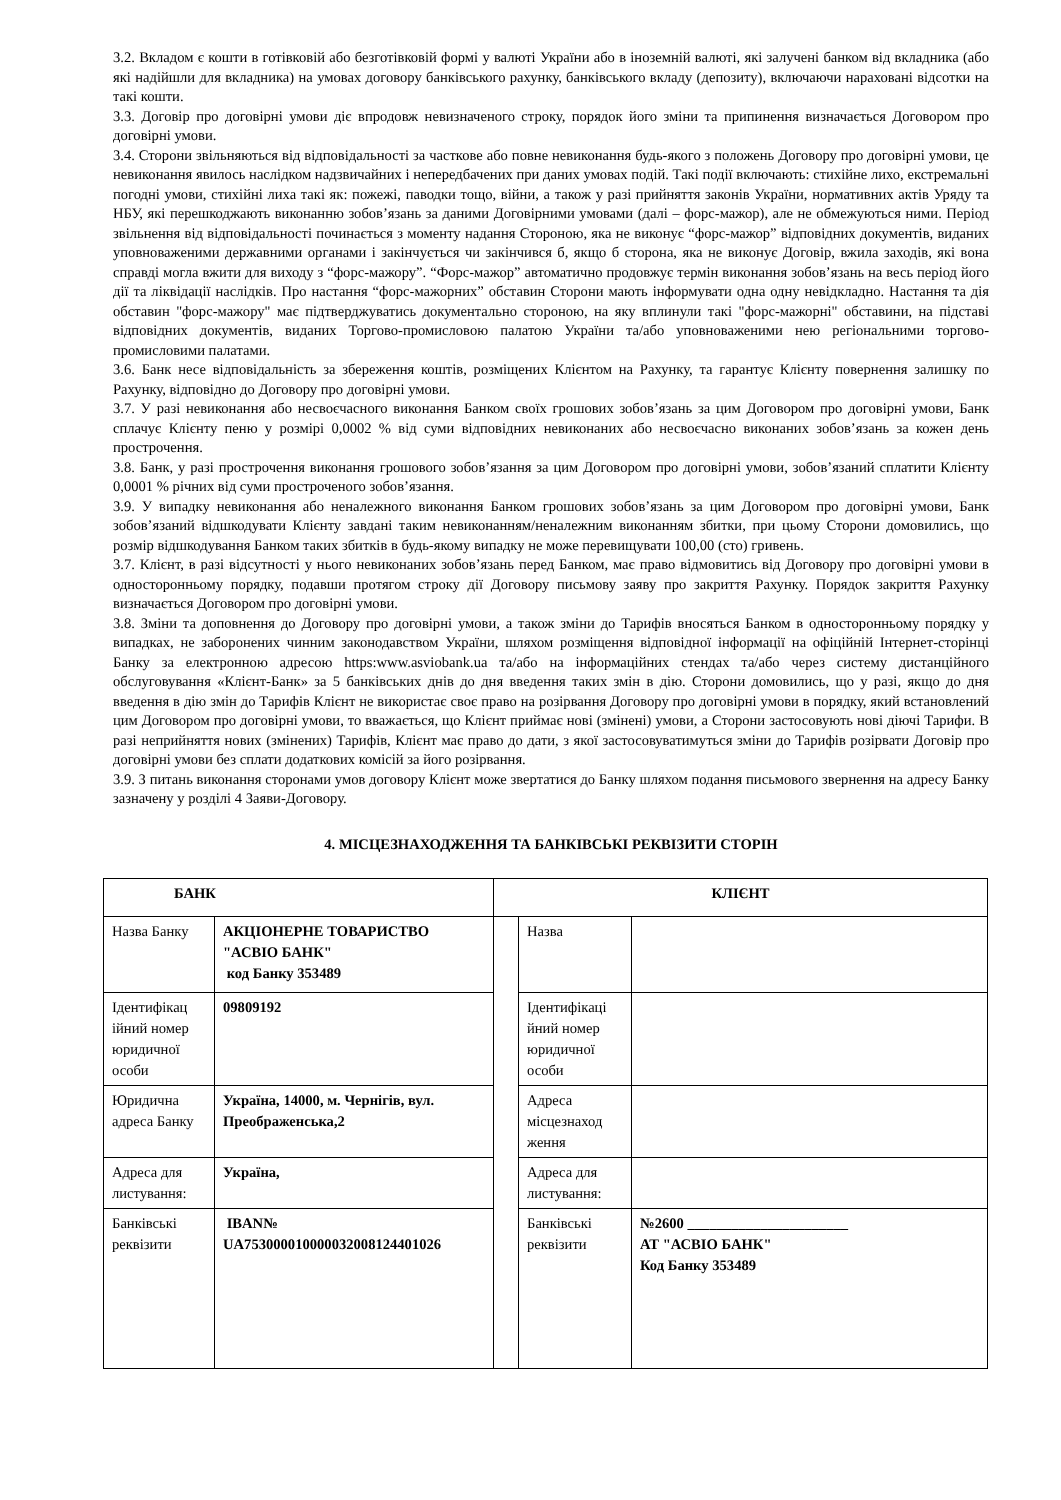3.2. Вкладом є кошти в готівковій або безготівковій формі у валюті України або в іноземній валюті, які залучені банком від вкладника (або які надійшли для вкладника) на умовах договору банківського рахунку, банківського вкладу (депозиту), включаючи нараховані відсотки на такі кошти.
3.3. Договір про договірні умови діє впродовж невизначеного строку, порядок його зміни та припинення визначається Договором про договірні умови.
3.4. Сторони звільняються від відповідальності за часткове або повне невиконання будь-якого з положень Договору про договірні умови, це невиконання явилось наслідком надзвичайних і непередбачених при даних умовах подій. Такі події включають: стихійне лихо, екстремальні погодні умови, стихійні лиха такі як: пожежі, паводки тощо, війни, а також у разі прийняття законів України, нормативних актів Уряду та НБУ, які перешкоджають виконанню зобов’язань за даними Договірними умовами (далі – форс-мажор), але не обмежуються ними. Період звільнення від відповідальності починається з моменту надання Стороною, яка не виконує “форс-мажор” відповідних документів, виданих уповноваженими державними органами і закінчується чи закінчився б, якщо б сторона, яка не виконує Договір, вжила заходів, які вона справді могла вжити для виходу з “форс-мажору”. “Форс-мажор” автоматично продовжує термін виконання зобов’язань на весь період його дії та ліквідації наслідків. Про настання “форс-мажорних” обставин Сторони мають інформувати одна одну невідкладно. Настання та дія обставин "форс-мажору" має підтверджуватись документально стороною, на яку вплинули такі "форс-мажорні" обставини, на підставі відповідних документів, виданих Торгово-промисловою палатою України та/або уповноваженими нею регіональними торгово-промисловими палатами.
3.6. Банк несе відповідальність за збереження коштів, розміщених Клієнтом на Рахунку, та гарантує Клієнту повернення залишку по Рахунку, відповідно до Договору про договірні умови.
3.7. У разі невиконання або несвоєчасного виконання Банком своїх грошових зобов’язань за цим Договором про договірні умови, Банк сплачує Клієнту пеню у розмірі 0,0002 % від суми відповідних невиконаних або несвоєчасно виконаних зобов’язань за кожен день прострочення.
3.8. Банк, у разі прострочення виконання грошового зобов’язання за цим Договором про договірні умови, зобов’язаний сплатити Клієнту 0,0001 % річних від суми простроченого зобов’язання.
3.9. У випадку невиконання або неналежного виконання Банком грошових зобов’язань за цим Договором про договірні умови, Банк зобов’язаний відшкодувати Клієнту завдані таким невиконанням/неналежним виконанням збитки, при цьому Сторони домовились, що розмір відшкодування Банком таких збитків в будь-якому випадку не може перевищувати 100,00 (сто) гривень.
3.7. Клієнт, в разі відсутності у нього невиконаних зобов’язань перед Банком, має право відмовитись від Договору про договірні умови в односторонньому порядку, подавши протягом строку дії Договору письмову заяву про закриття Рахунку. Порядок закриття Рахунку визначається Договором про договірні умови.
3.8. Зміни та доповнення до Договору про договірні умови, а також зміни до Тарифів вносяться Банком в односторонньому порядку у випадках, не заборонених чинним законодавством України, шляхом розміщення відповідної інформації на офіційній Інтернет-сторінці Банку за електронною адресою https:www.asviobank.ua та/або на інформаційних стендах та/або через систему дистанційного обслуговування «Клієнт-Банк» за 5 банківських днів до дня введення таких змін в дію. Сторони домовились, що у разі, якщо до дня введення в дію змін до Тарифів Клієнт не використає своє право на розірвання Договору про договірні умови в порядку, який встановлений цим Договором про договірні умови, то вважається, що Клієнт приймає нові (змінені) умови, а Сторони застосовують нові діючі Тарифи. В разі неприйняття нових (змінених) Тарифів, Клієнт має право до дати, з якої застосовуватимуться зміни до Тарифів розірвати Договір про договірні умови без сплати додаткових комісій за його розірвання.
3.9. З питань виконання сторонами умов договору Клієнт може звертатися до Банку шляхом подання письмового звернення на адресу Банку зазначену у розділі 4 Заяви-Договору.
4. МІСЦЕЗНАХОДЖЕННЯ ТА БАНКІВСЬКІ РЕКВІЗИТИ СТОРІН
| БАНК | | КЛІЄНТ | | |
| Назва Банку | АКЦІОНЕРНЕ ТОВАРИСТВО "АСВІО БАНК" код Банку 353489 | | Назва | |
| Ідентифікац ійний номер юридичної особи | 09809192 | | Ідентифікаці йний номер юридичної особи | |
| Юридична адреса Банку | Україна, 14000, м. Чернігів, вул. Преображенська,2 | | Адреса місцезнаход ження | |
| Адреса для листування: | Україна, | | Адреса для листування: | |
| Банківські реквізити | IBAN№ UA753000010000032008124401026 | | Банківські реквізити | №2600 ______________________ АТ "АСВІО БАНК" Код Банку 353489 |